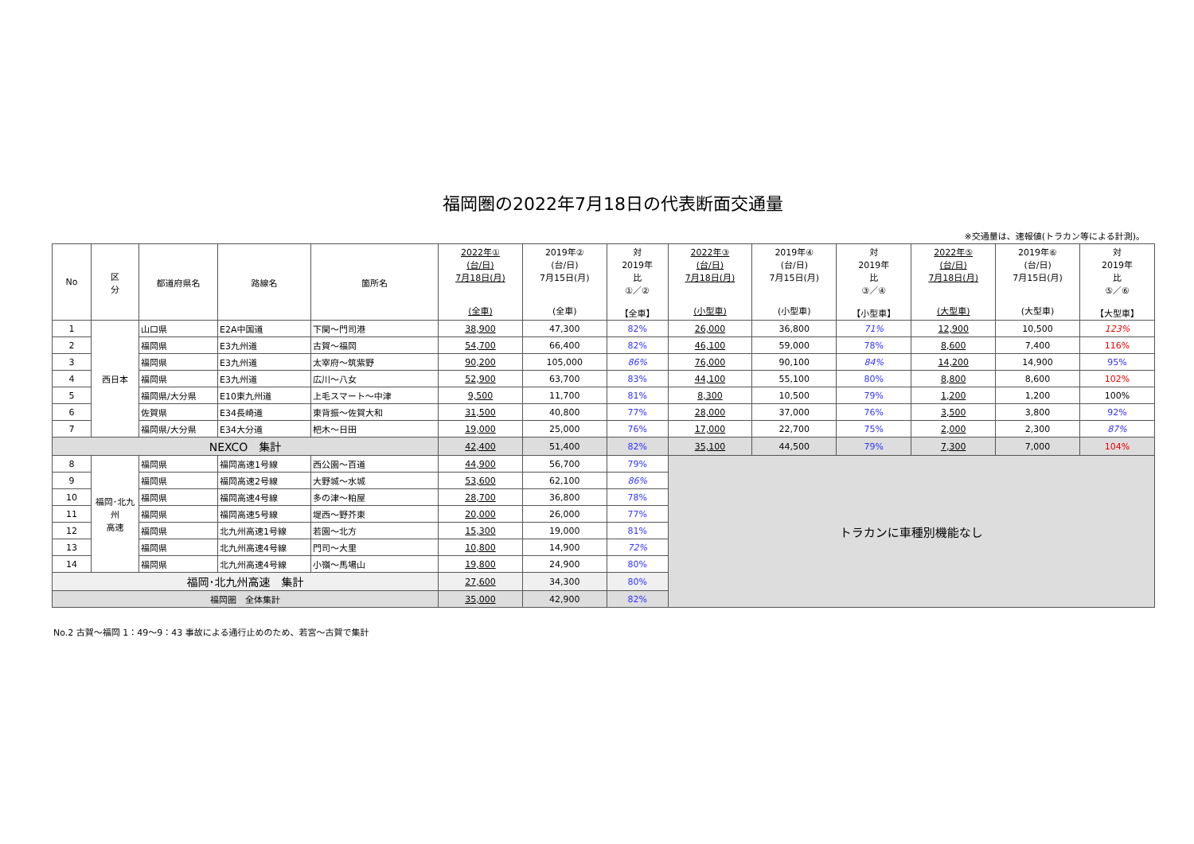福岡圏の2022年7月18日の代表断面交通量
※交通量は、速報値(トラカン等による計測)。
| No | 区 分 | 都道府県名 | 路線名 | 箇所名 | 2022年① (台/日) 7月18日(月) (全車) | 2019年② (台/日) 7月15日(月) (全車) | 対 2019年 比 ①／② 【全車】 | 2022年③ (台/日) 7月18日(月) (小型車) | 2019年④ (台/日) 7月15日(月) (小型車) | 対 2019年 比 ③／④ 【小型車】 | 2022年⑤ (台/日) 7月18日(月) (大型車) | 2019年⑥ (台/日) 7月15日(月) (大型車) | 対 2019年 比 ⑤／⑥ 【大型車】 |
| --- | --- | --- | --- | --- | --- | --- | --- | --- | --- | --- | --- | --- | --- |
| 1 | 西日本 | 山口県 | E2A中国道 | 下関～門司港 | 38,900 | 47,300 | 82% | 26,000 | 36,800 | 71% | 12,900 | 10,500 | 123% |
| 2 | | 福岡県 | E3九州道 | 古賀～福岡 | 54,700 | 66,400 | 82% | 46,100 | 59,000 | 78% | 8,600 | 7,400 | 116% |
| 3 | | 福岡県 | E3九州道 | 太宰府～筑紫野 | 90,200 | 105,000 | 86% | 76,000 | 90,100 | 84% | 14,200 | 14,900 | 95% |
| 4 | | 福岡県 | E3九州道 | 広川～八女 | 52,900 | 63,700 | 83% | 44,100 | 55,100 | 80% | 8,800 | 8,600 | 102% |
| 5 | | 福岡県/大分県 | E10東九州道 | 上毛スマート～中津 | 9,500 | 11,700 | 81% | 8,300 | 10,500 | 79% | 1,200 | 1,200 | 100% |
| 6 | | 佐賀県 | E34長崎道 | 東背振～佐賀大和 | 31,500 | 40,800 | 77% | 28,000 | 37,000 | 76% | 3,500 | 3,800 | 92% |
| 7 | | 福岡県/大分県 | E34大分道 | 杷木～日田 | 19,000 | 25,000 | 76% | 17,000 | 22,700 | 75% | 2,000 | 2,300 | 87% |
| NEXCO 集計 | | | | | 42,400 | 51,400 | 82% | 35,100 | 44,500 | 79% | 7,300 | 7,000 | 104% |
| 8 | 福岡･北九州 高速 | 福岡県 | 福岡高速1号線 | 西公園～百道 | 44,900 | 56,700 | 79% | トラカンに車種別機能なし | | | | | |
| 9 | | 福岡県 | 福岡高速2号線 | 大野城～水城 | 53,600 | 62,100 | 86% | | | | | | |
| 10 | | 福岡県 | 福岡高速4号線 | 多の津～粕屋 | 28,700 | 36,800 | 78% | | | | | | |
| 11 | | 福岡県 | 福岡高速5号線 | 堤西～野芥東 | 20,000 | 26,000 | 77% | | | | | | |
| 12 | | 福岡県 | 北九州高速1号線 | 若園～北方 | 15,300 | 19,000 | 81% | | | | | | |
| 13 | | 福岡県 | 北九州高速4号線 | 門司～大里 | 10,800 | 14,900 | 72% | | | | | | |
| 14 | | 福岡県 | 北九州高速4号線 | 小嶺～馬場山 | 19,800 | 24,900 | 80% | | | | | | |
| 福岡･北九州高速 集計 | | | | | 27,600 | 34,300 | 80% | | | | | | |
| 福岡圏 全体集計 | | | | | 35,000 | 42,900 | 82% | | | | | | |
No.2 古賀～福岡 1：49～9：43 事故による通行止めのため、若宮～古賀で集計